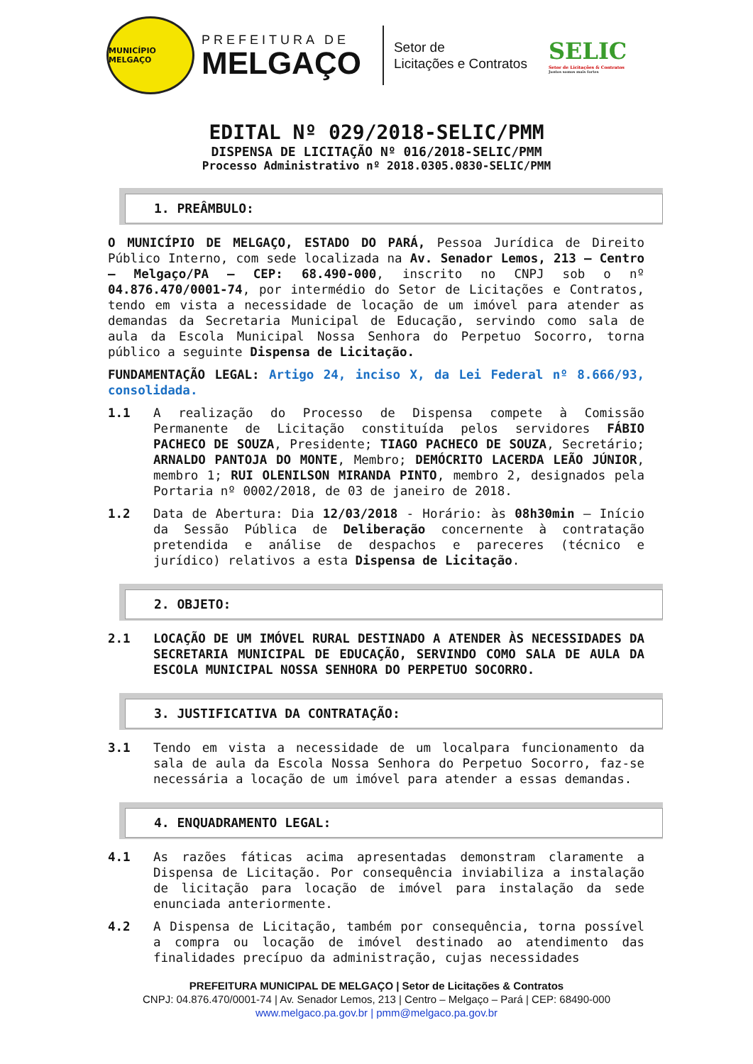MUNICÍPIO MELGAÇO
PREFEITURA DE
MELGAÇO
Setor de
Licitações e Contratos
SELIC
Setor de Licitações & Contratos
Juntos somos mais fortes
EDITAL Nº 029/2018-SELIC/PMM
DISPENSA DE LICITAÇÃO Nº 016/2018-SELIC/PMM
Processo Administrativo nº 2018.0305.0830-SELIC/PMM
1. PREÂMBULO:
O MUNICÍPIO DE MELGAÇO, ESTADO DO PARÁ, Pessoa Jurídica de Direito Público Interno, com sede localizada na Av. Senador Lemos, 213 – Centro – Melgaço/PA – CEP: 68.490-000, inscrito no CNPJ sob o nº 04.876.470/0001-74, por intermédio do Setor de Licitações e Contratos, tendo em vista a necessidade de locação de um imóvel para atender as demandas da Secretaria Municipal de Educação, servindo como sala de aula da Escola Municipal Nossa Senhora do Perpetuo Socorro, torna público a seguinte Dispensa de Licitação.
FUNDAMENTAÇÃO LEGAL: Artigo 24, inciso X, da Lei Federal nº 8.666/93, consolidada.
1.1 A realização do Processo de Dispensa compete à Comissão Permanente de Licitação constituída pelos servidores FÁBIO PACHECO DE SOUZA, Presidente; TIAGO PACHECO DE SOUZA, Secretário; ARNALDO PANTOJA DO MONTE, Membro; DEMÓCRITO LACERDA LEÃO JÚNIOR, membro 1; RUI OLENILSON MIRANDA PINTO, membro 2, designados pela Portaria nº 0002/2018, de 03 de janeiro de 2018.
1.2 Data de Abertura: Dia 12/03/2018 - Horário: às 08h30min – Início da Sessão Pública de Deliberação concernente à contratação pretendida e análise de despachos e pareceres (técnico e jurídico) relativos a esta Dispensa de Licitação.
2. OBJETO:
2.1 LOCAÇÃO DE UM IMÓVEL RURAL DESTINADO A ATENDER ÀS NECESSIDADES DA SECRETARIA MUNICIPAL DE EDUCAÇÃO, SERVINDO COMO SALA DE AULA DA ESCOLA MUNICIPAL NOSSA SENHORA DO PERPETUO SOCORRO.
3. JUSTIFICATIVA DA CONTRATAÇÃO:
3.1 Tendo em vista a necessidade de um localpara funcionamento da sala de aula da Escola Nossa Senhora do Perpetuo Socorro, faz-se necessária a locação de um imóvel para atender a essas demandas.
4. ENQUADRAMENTO LEGAL:
4.1 As razões fáticas acima apresentadas demonstram claramente a Dispensa de Licitação. Por consequência inviabiliza a instalação de licitação para locação de imóvel para instalação da sede enunciada anteriormente.
4.2 A Dispensa de Licitação, também por consequência, torna possível a compra ou locação de imóvel destinado ao atendimento das finalidades precípuo da administração, cujas necessidades
PREFEITURA MUNICIPAL DE MELGAÇO | Setor de Licitações & Contratos
CNPJ: 04.876.470/0001-74 | Av. Senador Lemos, 213 | Centro – Melgaço – Pará | CEP: 68490-000
www.melgaco.pa.gov.br | pmm@melgaco.pa.gov.br